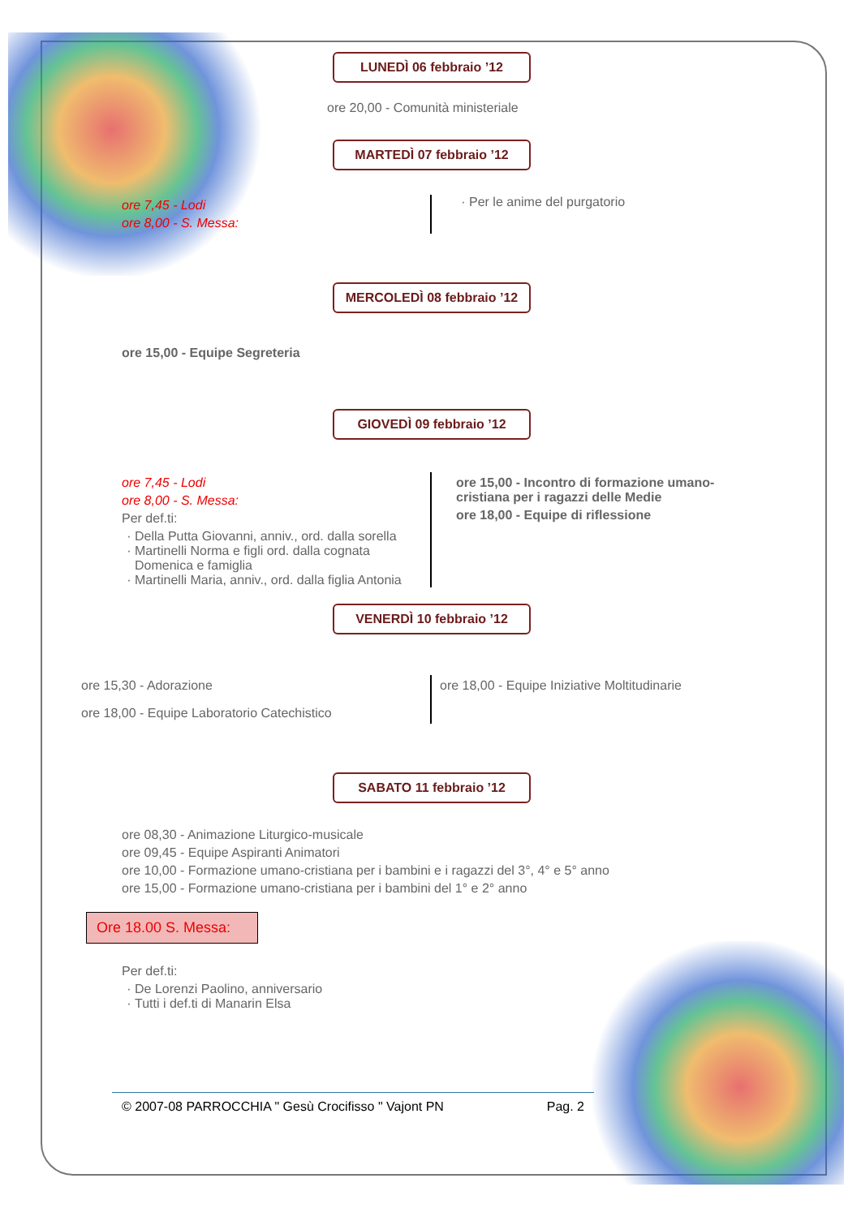LUNEDÌ 06 febbraio ’12
ore 20,00 - Comunità ministeriale
MARTEDÌ 07 febbraio ’12
ore 7,45 - Lodi
ore 8,00 - S. Messa:
Per le anime del purgatorio
MERCOLEDÌ 08 febbraio ’12
ore 15,00 - Equipe Segreteria
GIOVEDÌ 09 febbraio ’12
ore 7,45 - Lodi
ore 8,00 - S. Messa:
Per def.ti:
Della Putta Giovanni, anniv., ord. dalla sorella
Martinelli Norma e figli ord. dalla cognata Domenica e famiglia
Martinelli Maria, anniv., ord. dalla figlia Antonia
ore 15,00 - Incontro di formazione umano-cristiana per i ragazzi delle Medie
ore 18,00 - Equipe di riflessione
VENERDÌ 10 febbraio ’12
ore 15,30 - Adorazione
ore 18,00 - Equipe Laboratorio Catechistico
ore 18,00 - Equipe Iniziative Moltitudinarie
SABATO 11 febbraio ’12
ore 08,30 - Animazione Liturgico-musicale
ore 09,45 - Equipe Aspiranti Animatori
ore 10,00 - Formazione umano-cristiana per i bambini e i ragazzi del 3°, 4° e 5° anno
ore 15,00 - Formazione umano-cristiana per i bambini del 1° e 2° anno
Ore 18.00 S. Messa:
Per def.ti:
De Lorenzi Paolino, anniversario
Tutti i def.ti di Manarin Elsa
© 2007-08 PARROCCHIA " Gesù Crocifisso " Vajont PN Pag. 2